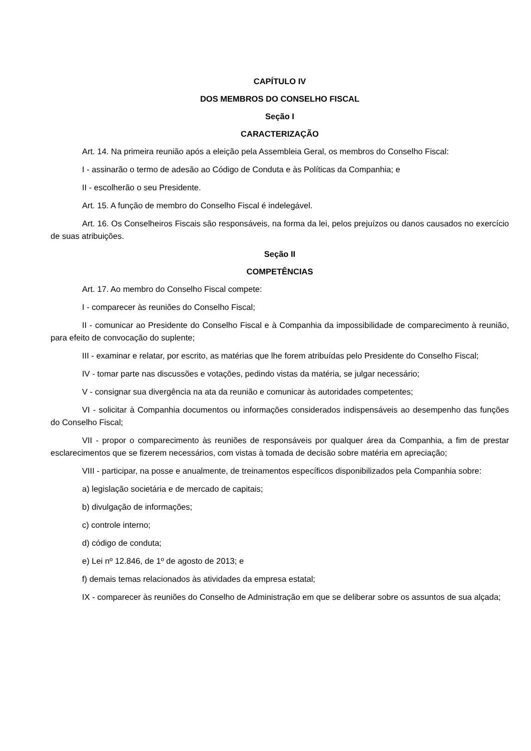CAPÍTULO IV
DOS MEMBROS DO CONSELHO FISCAL
Seção I
CARACTERIZAÇÃO
Art. 14. Na primeira reunião após a eleição pela Assembleia Geral, os membros do Conselho Fiscal:
I - assinarão o termo de adesão ao Código de Conduta e às Políticas da Companhia; e
II - escolherão o seu Presidente.
Art. 15. A função de membro do Conselho Fiscal é indelegável.
Art. 16. Os Conselheiros Fiscais são responsáveis, na forma da lei, pelos prejuízos ou danos causados no exercício de suas atribuições.
Seção II
COMPETÊNCIAS
Art. 17. Ao membro do Conselho Fiscal compete:
I - comparecer às reuniões do Conselho Fiscal;
II - comunicar ao Presidente do Conselho Fiscal e à Companhia da impossibilidade de comparecimento à reunião, para efeito de convocação do suplente;
III - examinar e relatar, por escrito, as matérias que lhe forem atribuídas pelo Presidente do Conselho Fiscal;
IV - tomar parte nas discussões e votações, pedindo vistas da matéria, se julgar necessário;
V - consignar sua divergência na ata da reunião e comunicar às autoridades competentes;
VI - solicitar à Companhia documentos ou informações considerados indispensáveis ao desempenho das funções do Conselho Fiscal;
VII - propor o comparecimento às reuniões de responsáveis por qualquer área da Companhia, a fim de prestar esclarecimentos que se fizerem necessários, com vistas à tomada de decisão sobre matéria em apreciação;
VIII - participar, na posse e anualmente, de treinamentos específicos disponibilizados pela Companhia sobre:
a) legislação societária e de mercado de capitais;
b) divulgação de informações;
c) controle interno;
d) código de conduta;
e) Lei nº 12.846, de 1º de agosto de 2013; e
f) demais temas relacionados às atividades da empresa estatal;
IX - comparecer às reuniões do Conselho de Administração em que se deliberar sobre os assuntos de sua alçada;